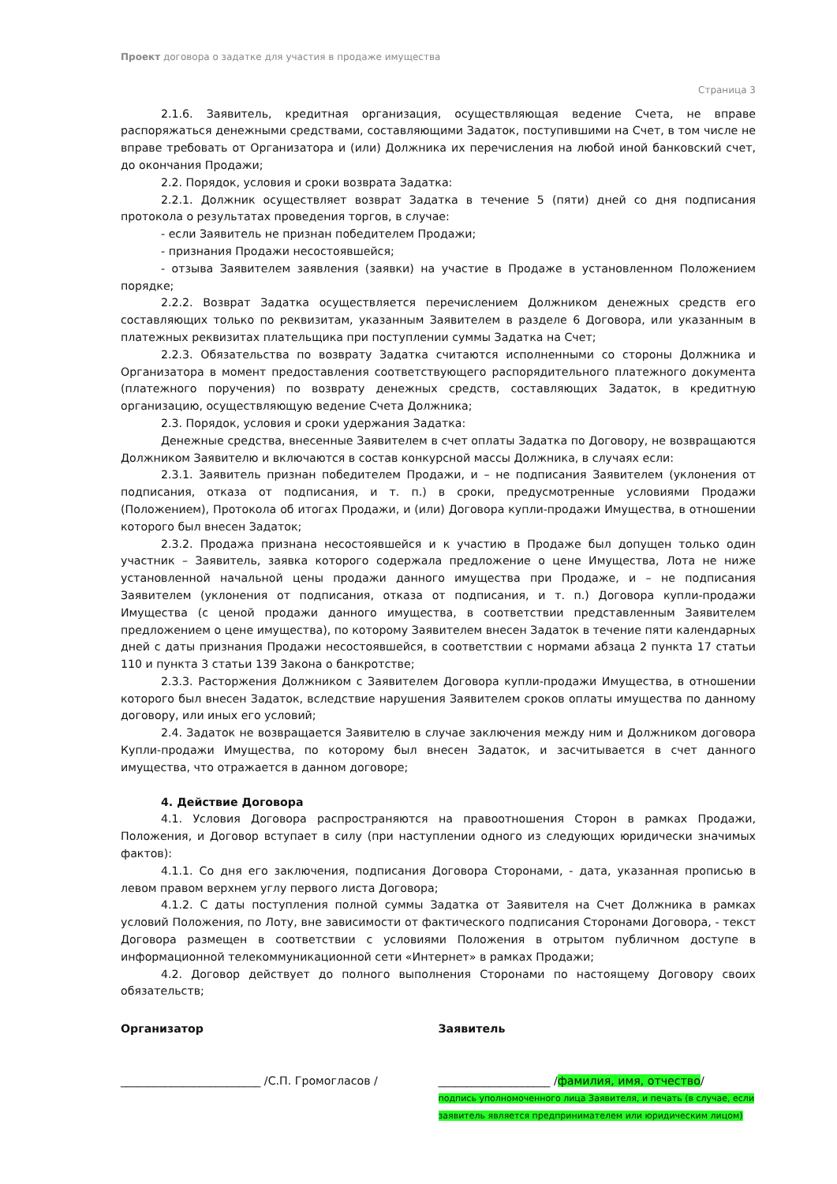Проект договора о задатке для участия в продаже имущества
Страница 3
2.1.6. Заявитель, кредитная организация, осуществляющая ведение Счета, не вправе распоряжаться денежными средствами, составляющими Задаток, поступившими на Счет, в том числе не вправе требовать от Организатора и (или) Должника их перечисления на любой иной банковский счет, до окончания Продажи;
2.2. Порядок, условия и сроки возврата Задатка:
2.2.1. Должник осуществляет возврат Задатка в течение 5 (пяти) дней со дня подписания протокола о результатах проведения торгов, в случае:
- если Заявитель не признан победителем Продажи;
- признания Продажи несостоявшейся;
- отзыва Заявителем заявления (заявки) на участие в Продаже в установленном Положением порядке;
2.2.2. Возврат Задатка осуществляется перечислением Должником денежных средств его составляющих только по реквизитам, указанным Заявителем в разделе 6 Договора, или указанным в платежных реквизитах плательщика при поступлении суммы Задатка на Счет;
2.2.3. Обязательства по возврату Задатка считаются исполненными со стороны Должника и Организатора в момент предоставления соответствующего распорядительного платежного документа (платежного поручения) по возврату денежных средств, составляющих Задаток, в кредитную организацию, осуществляющую ведение Счета Должника;
2.3. Порядок, условия и сроки удержания Задатка:
Денежные средства, внесенные Заявителем в счет оплаты Задатка по Договору, не возвращаются Должником Заявителю и включаются в состав конкурсной массы Должника, в случаях если:
2.3.1. Заявитель признан победителем Продажи, и – не подписания Заявителем (уклонения от подписания, отказа от подписания, и т. п.) в сроки, предусмотренные условиями Продажи (Положением), Протокола об итогах Продажи, и (или) Договора купли-продажи Имущества, в отношении которого был внесен Задаток;
2.3.2. Продажа признана несостоявшейся и к участию в Продаже был допущен только один участник – Заявитель, заявка которого содержала предложение о цене Имущества, Лота не ниже установленной начальной цены продажи данного имущества при Продаже, и – не подписания Заявителем (уклонения от подписания, отказа от подписания, и т. п.) Договора купли-продажи Имущества (с ценой продажи данного имущества, в соответствии представленным Заявителем предложением о цене имущества), по которому Заявителем внесен Задаток в течение пяти календарных дней с даты признания Продажи несостоявшейся, в соответствии с нормами абзаца 2 пункта 17 статьи 110 и пункта 3 статьи 139 Закона о банкротстве;
2.3.3. Расторжения Должником с Заявителем Договора купли-продажи Имущества, в отношении которого был внесен Задаток, вследствие нарушения Заявителем сроков оплаты имущества по данному договору, или иных его условий;
2.4. Задаток не возвращается Заявителю в случае заключения между ним и Должником договора Купли-продажи Имущества, по которому был внесен Задаток, и засчитывается в счет данного имущества, что отражается в данном договоре;
4. Действие Договора
4.1. Условия Договора распространяются на правоотношения Сторон в рамках Продажи, Положения, и Договор вступает в силу (при наступлении одного из следующих юридически значимых фактов):
4.1.1. Со дня его заключения, подписания Договора Сторонами, - дата, указанная прописью в левом правом верхнем углу первого листа Договора;
4.1.2. С даты поступления полной суммы Задатка от Заявителя на Счет Должника в рамках условий Положения, по Лоту, вне зависимости от фактического подписания Сторонами Договора, - текст Договора размещен в соответствии с условиями Положения в отрытом публичном доступе в информационной телекоммуникационной сети «Интернет» в рамках Продажи;
4.2. Договор действует до полного выполнения Сторонами по настоящему Договору своих обязательств;
Организатор
_________________________ /С.П. Громогласов /
Заявитель
____________________ /фамилия, имя, отчество/
подпись уполномоченного лица Заявителя, и печать (в случае, если заявитель является предпринимателем или юридическим лицом)